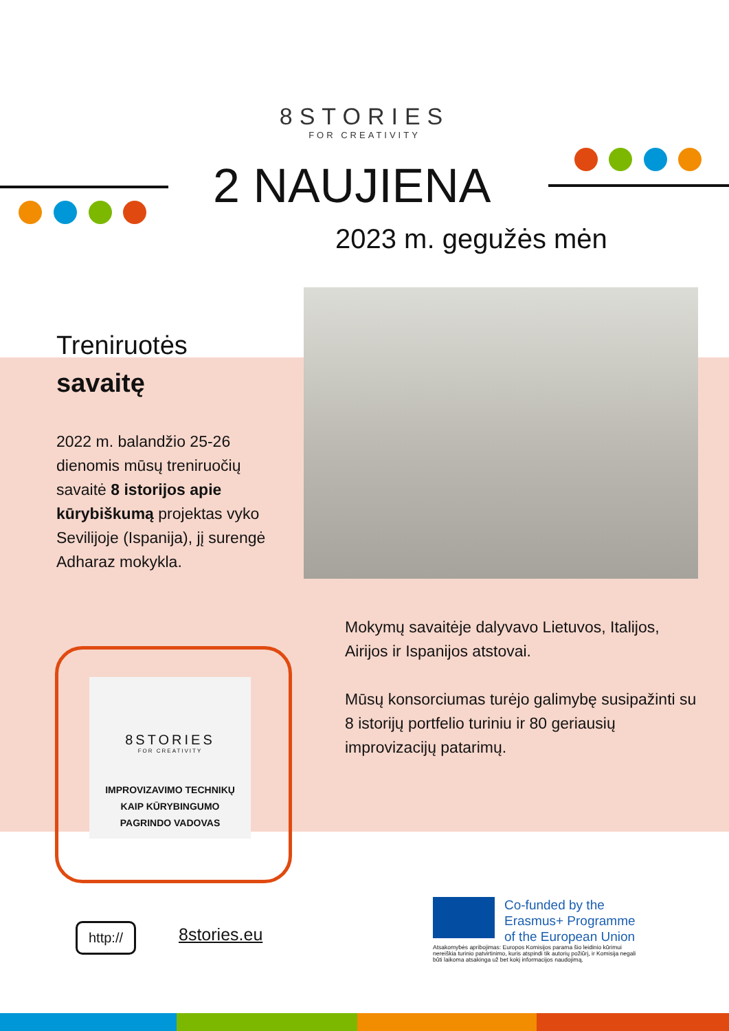8STORIES
FOR CREATIVITY
2 NAUJIENA
2023 m. gegužės mėn
Treniruotės
savaitę
2022 m. balandžio 25-26 dienomis mūsų treniruočių savaitė 8 istorijos apie kūrybiškumą projektas vyko Sevilijoje (Ispanija), jį surengė Adharaz mokykla.
Mokymų savaitėje dalyvavo Lietuvos, Italijos, Airijos ir Ispanijos atstovai.
Mūsų konsorciumas turėjo galimybę susipažinti su 8 istorijų portfelio turiniu ir 80 geriausių improvizacijų patarimų.
8STORIES
FOR CREATIVITY
IMPROVIZAVIMO TECHNIKŲ
KAIP KŪRYBINGUMO
PAGRINDO VADOVAS
http:// 8stories.eu
Co-funded by the
Erasmus+ Programme
of the European Union
Atsakomybės apribojimas: Europos Komisijos parama šio leidinio kūrimui nereiškia turinio patvirtinimo, kuris atspindi tik autorių požiūrį, ir Komisija negali būti laikoma atsakinga už bet kokį informacijos naudojimą.